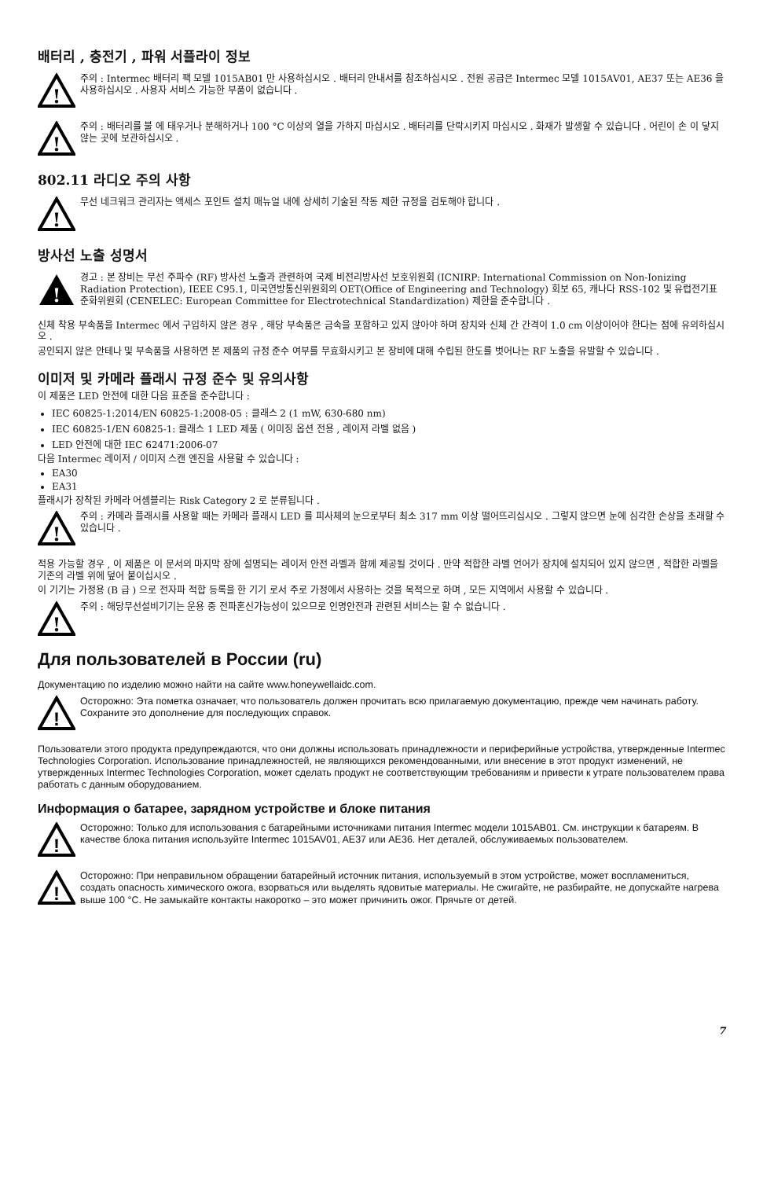배터리 , 충전기 , 파워 서플라이 정보
!
주의 : Intermec 배터리 팩 모델 1015AB01 만 사용하십시오 . 배터리 안내서를 참조하십시오 . 전원 공급은 Intermec 모델 1015AV01, AE37 또는 AE36 을 사용하십시오 . 사용자 서비스 가능한 부품이 없습니다 .
!
주의 : 배터리를 불 에 태우거나 분해하거나 100 °C 이상의 열을 가하지 마십시오 . 배터리를 단락시키지 마십시오 . 화재가 발생할 수 있습니다 . 어린이 손 이 닿지 않는 곳에 보관하십시오 .
802.11 라디오 주의 사항
!
무선 네크워크 관리자는 액세스 포인트 설치 매뉴얼 내에 상세히 기술된 작동 제한 규정을 검토해야 합니다 .
방사선 노출 성명서
!
경고 : 본 장비는 무선 주파수 (RF) 방사선 노출과 관련하여 국제 비전리방사선 보호위원회 (ICNIRP: International Commission on Non-Ionizing Radiation Protection), IEEE C95.1, 미국연방통신위원회의 OET(Office of Engineering and Technology) 회보 65, 캐나다 RSS-102 및 유럽전기표준화위원회 (CENELEC: European Committee for Electrotechnical Standardization) 제한을 준수합니다 .
신체 착용 부속품을 Intermec 에서 구입하지 않은 경우 , 해당 부속품은 금속을 포함하고 있지 않아야 하며 장치와 신체 간 간격이 1.0 cm 이상이어야 한다는 점에 유의하십시오 .
공인되지 않은 안테나 및 부속품을 사용하면 본 제품의 규정 준수 여부를 무효화시키고 본 장비에 대해 수립된 한도를 벗어나는 RF 노출을 유발할 수 있습니다 .
이미저 및 카메라 플래시 규정 준수 및 유의사항
이 제품은 LED 안전에 대한 다음 표준을 준수합니다 :
IEC 60825-1:2014/EN 60825-1:2008-05 : 클래스 2 (1 mW, 630-680 nm)
IEC 60825-1/EN 60825-1: 클래스 1 LED 제품 ( 이미징 옵션 전용 , 레이저 라벨 없음 )
LED 안전에 대한 IEC 62471:2006-07
다음 Intermec 레이저 / 이미저 스캔 엔진을 사용할 수 있습니다 :
EA30
EA31
플래시가 장착된 카메라 어셈블리는 Risk Category 2 로 분류됩니다 .
!
주의 : 카메라 플래시를 사용할 때는 카메라 플래시 LED 를 피사체의 눈으로부터 최소 317 mm 이상 떨어뜨리십시오 . 그렇지 않으면 눈에 심각한 손상을 초래할 수 있습니다 .
적용 가능할 경우 , 이 제품은 이 문서의 마지막 장에 설명되는 레이저 안전 라벨과 함께 제공될 것이다 . 만약 적합한 라벨 언어가 장치에 설치되어 있지 않으면 , 적합한 라벨을 기존의 라벨 위에 덮어 붙이십시오 .
이 기기는 가정용 (B 급 ) 으로 전자파 적합 등록을 한 기기 로서 주로 가정에서 사용하는 것을 목적으로 하며 , 모든 지역에서 사용할 수 있습니다 .
!
주의 : 해당무선설비기기는 운용 중 전파혼신가능성이 있으므로 인명안전과 관련된 서비스는 할 수 없습니다 .
Для пользователей в России (ru)
Документацию по изделию можно найти на сайте www.honeywellaidc.com.
!
Осторожно: Эта пометка означает, что пользователь должен прочитать всю прилагаемую документацию, прежде чем начинать работу. Сохраните это дополнение для последующих справок.
Пользователи этого продукта предупреждаются, что они должны использовать принадлежности и периферийные устройства, утвержденные Intermec Technologies Corporation. Использование принадлежностей, не являющихся рекомендованными, или внесение в этот продукт изменений, не утвержденных Intermec Technologies Corporation, может сделать продукт не соответствующим требованиям и привести к утрате пользователем права работать с данным оборудованием.
Информация о батарее, зарядном устройстве и блоке питания
!
Осторожно: Только для использования с батарейными источниками питания Intermec модели 1015AB01. См. инструкции к батареям. В качестве блока питания используйте Intermec 1015AV01, AE37 или AE36. Нет деталей, обслуживаемых пользователем.
!
Осторожно: При неправильном обращении батарейный источник питания, используемый в этом устройстве, может воспламениться, создать опасность химического ожога, взорваться или выделять ядовитые материалы. Не сжигайте, не разбирайте, не допускайте нагрева выше 100 °C. Не замыкайте контакты накоротко – это может причинить ожог. Прячьте от детей.
7